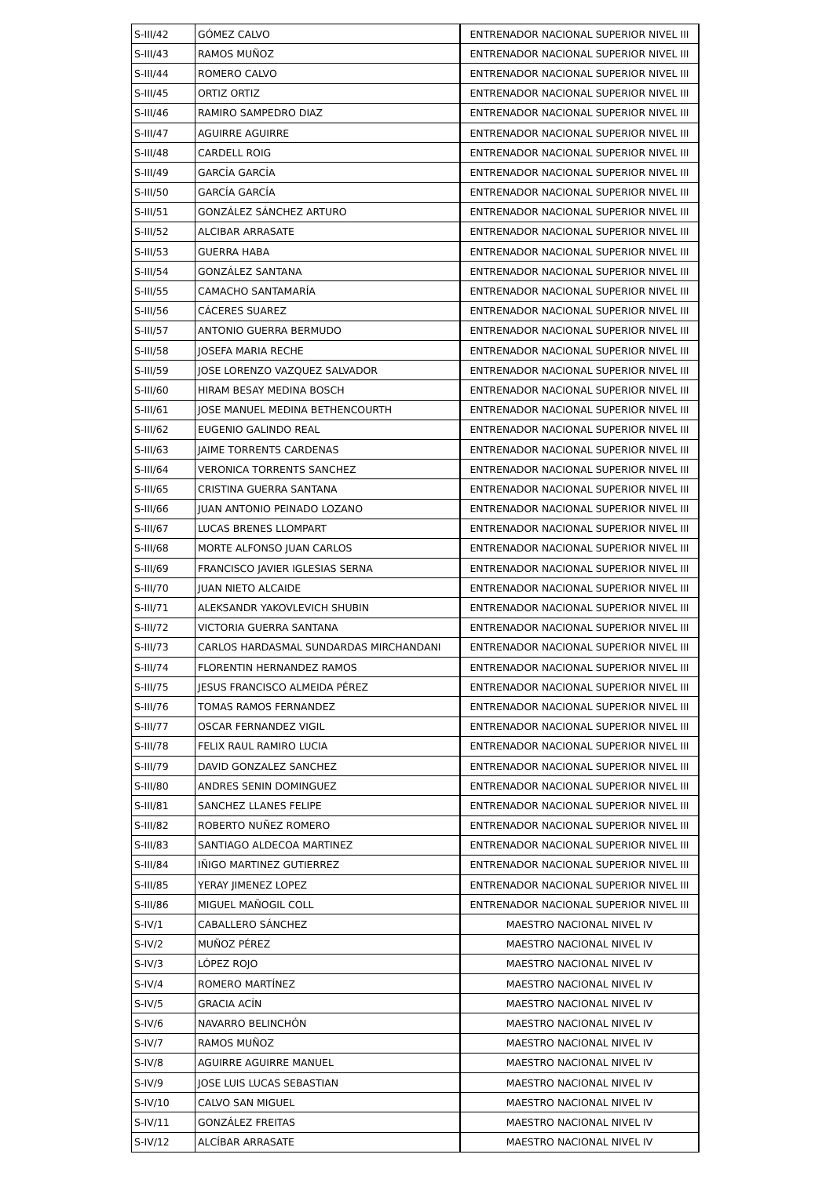| S-III/42 | GÓMEZ CALVO | ENTRENADOR NACIONAL SUPERIOR NIVEL III |
| S-III/43 | RAMOS MUÑOZ | ENTRENADOR NACIONAL SUPERIOR NIVEL III |
| S-III/44 | ROMERO CALVO | ENTRENADOR NACIONAL SUPERIOR NIVEL III |
| S-III/45 | ORTIZ ORTIZ | ENTRENADOR NACIONAL SUPERIOR NIVEL III |
| S-III/46 | RAMIRO SAMPEDRO DIAZ | ENTRENADOR NACIONAL SUPERIOR NIVEL III |
| S-III/47 | AGUIRRE AGUIRRE | ENTRENADOR NACIONAL SUPERIOR NIVEL III |
| S-III/48 | CARDELL ROIG | ENTRENADOR NACIONAL SUPERIOR NIVEL III |
| S-III/49 | GARCÍA GARCÍA | ENTRENADOR NACIONAL SUPERIOR NIVEL III |
| S-III/50 | GARCÍA GARCÍA | ENTRENADOR NACIONAL SUPERIOR NIVEL III |
| S-III/51 | GONZÁLEZ SÁNCHEZ ARTURO | ENTRENADOR NACIONAL SUPERIOR NIVEL III |
| S-III/52 | ALCIBAR ARRASATE | ENTRENADOR NACIONAL SUPERIOR NIVEL III |
| S-III/53 | GUERRA HABA | ENTRENADOR NACIONAL SUPERIOR NIVEL III |
| S-III/54 | GONZÁLEZ SANTANA | ENTRENADOR NACIONAL SUPERIOR NIVEL III |
| S-III/55 | CAMACHO SANTAMARÍA | ENTRENADOR NACIONAL SUPERIOR NIVEL III |
| S-III/56 | CÁCERES SUAREZ | ENTRENADOR NACIONAL SUPERIOR NIVEL III |
| S-III/57 | ANTONIO GUERRA BERMUDO | ENTRENADOR NACIONAL SUPERIOR NIVEL III |
| S-III/58 | JOSEFA MARIA RECHE | ENTRENADOR NACIONAL SUPERIOR NIVEL III |
| S-III/59 | JOSE LORENZO VAZQUEZ SALVADOR | ENTRENADOR NACIONAL SUPERIOR NIVEL III |
| S-III/60 | HIRAM BESAY MEDINA BOSCH | ENTRENADOR NACIONAL SUPERIOR NIVEL III |
| S-III/61 | JOSE MANUEL MEDINA BETHENCOURTH | ENTRENADOR NACIONAL SUPERIOR NIVEL III |
| S-III/62 | EUGENIO GALINDO REAL | ENTRENADOR NACIONAL SUPERIOR NIVEL III |
| S-III/63 | JAIME TORRENTS CARDENAS | ENTRENADOR NACIONAL SUPERIOR NIVEL III |
| S-III/64 | VERONICA TORRENTS SANCHEZ | ENTRENADOR NACIONAL SUPERIOR NIVEL III |
| S-III/65 | CRISTINA GUERRA SANTANA | ENTRENADOR NACIONAL SUPERIOR NIVEL III |
| S-III/66 | JUAN ANTONIO PEINADO LOZANO | ENTRENADOR NACIONAL SUPERIOR NIVEL III |
| S-III/67 | LUCAS BRENES LLOMPART | ENTRENADOR NACIONAL SUPERIOR NIVEL III |
| S-III/68 | MORTE ALFONSO JUAN CARLOS | ENTRENADOR NACIONAL SUPERIOR NIVEL III |
| S-III/69 | FRANCISCO JAVIER IGLESIAS SERNA | ENTRENADOR NACIONAL SUPERIOR NIVEL III |
| S-III/70 | JUAN NIETO ALCAIDE | ENTRENADOR NACIONAL SUPERIOR NIVEL III |
| S-III/71 | ALEKSANDR YAKOVLEVICH SHUBIN | ENTRENADOR NACIONAL SUPERIOR NIVEL III |
| S-III/72 | VICTORIA GUERRA SANTANA | ENTRENADOR NACIONAL SUPERIOR NIVEL III |
| S-III/73 | CARLOS HARDASMAL SUNDARDAS MIRCHANDANI | ENTRENADOR NACIONAL SUPERIOR NIVEL III |
| S-III/74 | FLORENTIN HERNANDEZ RAMOS | ENTRENADOR NACIONAL SUPERIOR NIVEL III |
| S-III/75 | JESUS FRANCISCO ALMEIDA PÉREZ | ENTRENADOR NACIONAL SUPERIOR NIVEL III |
| S-III/76 | TOMAS RAMOS FERNANDEZ | ENTRENADOR NACIONAL SUPERIOR NIVEL III |
| S-III/77 | OSCAR FERNANDEZ VIGIL | ENTRENADOR NACIONAL SUPERIOR NIVEL III |
| S-III/78 | FELIX RAUL RAMIRO LUCIA | ENTRENADOR NACIONAL SUPERIOR NIVEL III |
| S-III/79 | DAVID GONZALEZ SANCHEZ | ENTRENADOR NACIONAL SUPERIOR NIVEL III |
| S-III/80 | ANDRES SENIN DOMINGUEZ | ENTRENADOR NACIONAL SUPERIOR NIVEL III |
| S-III/81 | SANCHEZ LLANES FELIPE | ENTRENADOR NACIONAL SUPERIOR NIVEL III |
| S-III/82 | ROBERTO NUÑEZ ROMERO | ENTRENADOR NACIONAL SUPERIOR NIVEL III |
| S-III/83 | SANTIAGO ALDECOA MARTINEZ | ENTRENADOR NACIONAL SUPERIOR NIVEL III |
| S-III/84 | IÑIGO MARTINEZ GUTIERREZ | ENTRENADOR NACIONAL SUPERIOR NIVEL III |
| S-III/85 | YERAY JIMENEZ LOPEZ | ENTRENADOR NACIONAL SUPERIOR NIVEL III |
| S-III/86 | MIGUEL MAÑOGIL COLL | ENTRENADOR NACIONAL SUPERIOR NIVEL III |
| S-IV/1 | CABALLERO SÁNCHEZ | MAESTRO NACIONAL NIVEL IV |
| S-IV/2 | MUÑOZ PÉREZ | MAESTRO NACIONAL NIVEL IV |
| S-IV/3 | LÓPEZ ROJO | MAESTRO NACIONAL NIVEL IV |
| S-IV/4 | ROMERO MARTÍNEZ | MAESTRO NACIONAL NIVEL IV |
| S-IV/5 | GRACIA ACÍN | MAESTRO NACIONAL NIVEL IV |
| S-IV/6 | NAVARRO BELINCHÓN | MAESTRO NACIONAL NIVEL IV |
| S-IV/7 | RAMOS MUÑOZ | MAESTRO NACIONAL NIVEL IV |
| S-IV/8 | AGUIRRE AGUIRRE MANUEL | MAESTRO NACIONAL NIVEL IV |
| S-IV/9 | JOSE LUIS LUCAS SEBASTIAN | MAESTRO NACIONAL NIVEL IV |
| S-IV/10 | CALVO SAN MIGUEL | MAESTRO NACIONAL NIVEL IV |
| S-IV/11 | GONZÁLEZ FREITAS | MAESTRO NACIONAL NIVEL IV |
| S-IV/12 | ALCÍBAR ARRASATE | MAESTRO NACIONAL NIVEL IV |